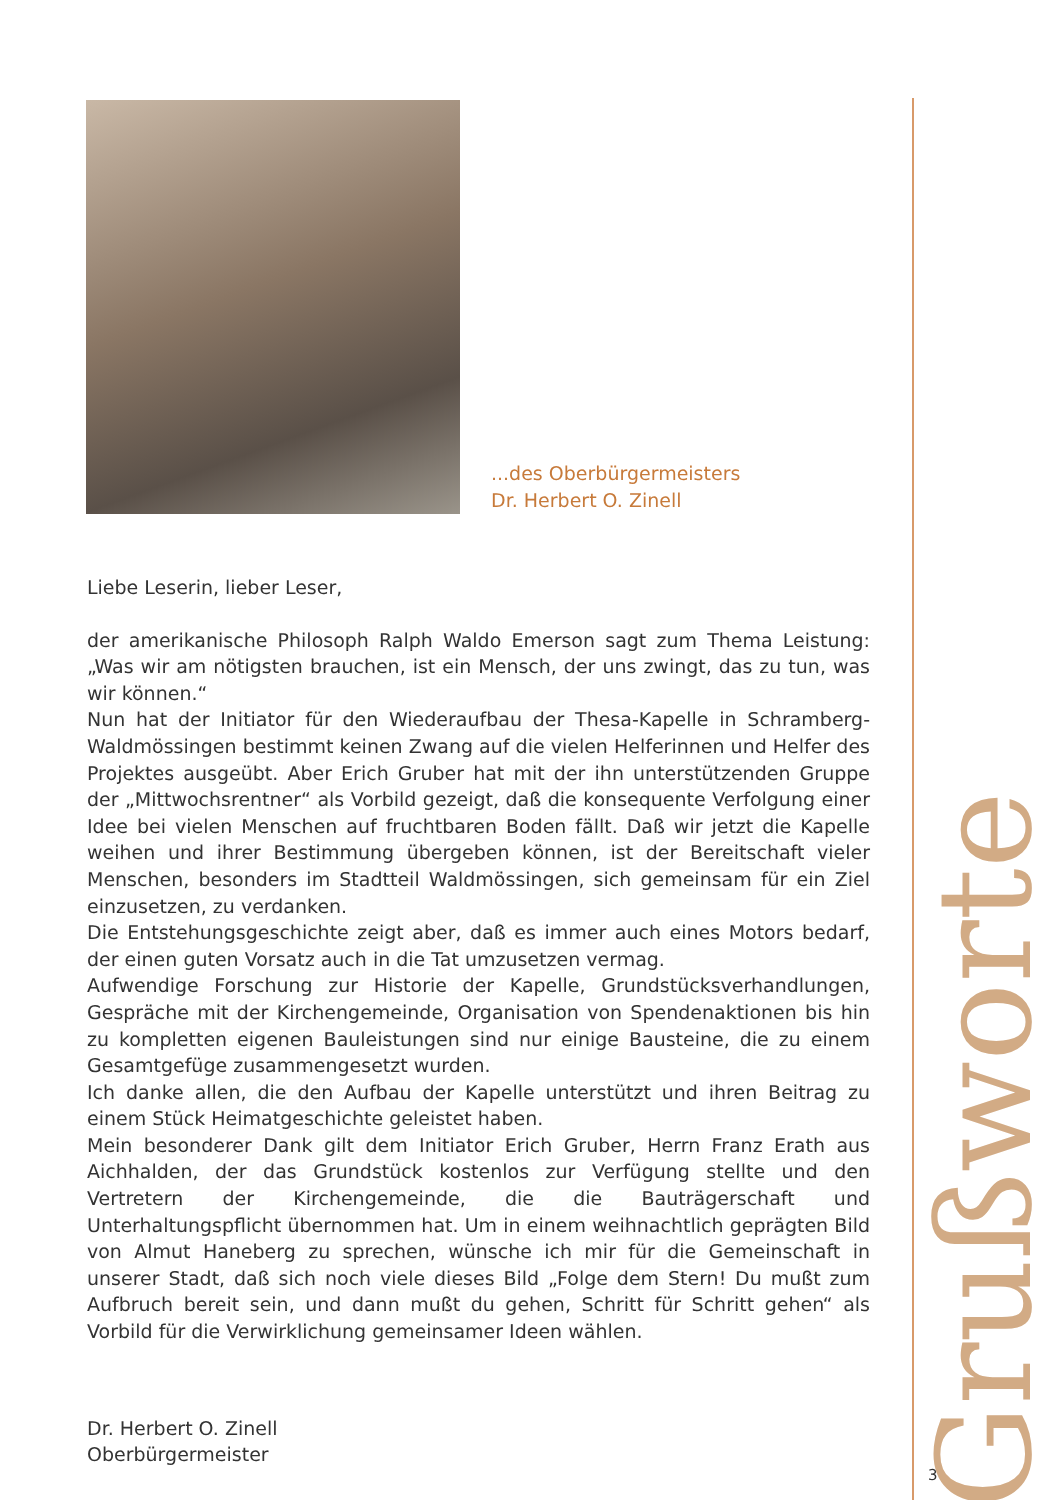...des Oberbürgermeisters
Dr. Herbert O. Zinell
Liebe Leserin, lieber Leser,
der amerikanische Philosoph Ralph Waldo Emerson sagt zum Thema Leistung: „Was wir am nötigsten brauchen, ist ein Mensch, der uns zwingt, das zu tun, was wir können.“
Nun hat der Initiator für den Wiederaufbau der Thesa-Kapelle in Schramberg-Waldmössingen bestimmt keinen Zwang auf die vielen Helferinnen und Helfer des Projektes ausgeübt. Aber Erich Gruber hat mit der ihn unterstützenden Gruppe der „Mittwochsrentner“ als Vorbild gezeigt, daß die konsequente Verfolgung einer Idee bei vielen Menschen auf fruchtbaren Boden fällt. Daß wir jetzt die Kapelle weihen und ihrer Bestimmung übergeben können, ist der Bereitschaft vieler Menschen, besonders im Stadtteil Waldmössingen, sich gemeinsam für ein Ziel einzusetzen, zu verdanken.
Die Entstehungsgeschichte zeigt aber, daß es immer auch eines Motors bedarf, der einen guten Vorsatz auch in die Tat umzusetzen vermag.
Aufwendige Forschung zur Historie der Kapelle, Grundstücksverhandlungen, Gespräche mit der Kirchengemeinde, Organisation von Spendenaktionen bis hin zu kompletten eigenen Bauleistungen sind nur einige Bausteine, die zu einem Gesamtgefüge zusammengesetzt wurden.
Ich danke allen, die den Aufbau der Kapelle unterstützt und ihren Beitrag zu einem Stück Heimatgeschichte geleistet haben.
Mein besonderer Dank gilt dem Initiator Erich Gruber, Herrn Franz Erath aus Aichhalden, der das Grundstück kostenlos zur Verfügung stellte und den Vertretern der Kirchengemeinde, die die Bauträgerschaft und Unterhaltungspflicht übernommen hat. Um in einem weihnachtlich geprägten Bild von Almut Haneberg zu sprechen, wünsche ich mir für die Gemeinschaft in unserer Stadt, daß sich noch viele dieses Bild „Folge dem Stern! Du mußt zum Aufbruch bereit sein, und dann mußt du gehen, Schritt für Schritt gehen“ als Vorbild für die Verwirklichung gemeinsamer Ideen wählen.
Dr. Herbert O. Zinell
Oberbürgermeister
Grußworte
3